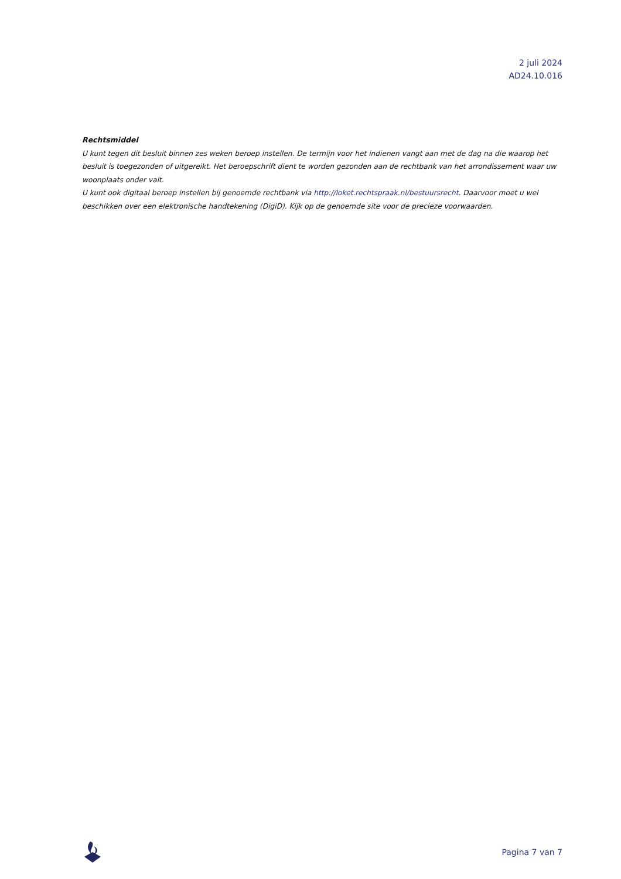2 juli 2024
AD24.10.016
Rechtsmiddel
U kunt tegen dit besluit binnen zes weken beroep instellen. De termijn voor het indienen vangt aan met de dag na die waarop het besluit is toegezonden of uitgereikt. Het beroepschrift dient te worden gezonden aan de rechtbank van het arrondissement waar uw woonplaats onder valt.
U kunt ook digitaal beroep instellen bij genoemde rechtbank via http://loket.rechtspraak.nl/bestuursrecht. Daarvoor moet u wel beschikken over een elektronische handtekening (DigiD). Kijk op de genoemde site voor de precieze voorwaarden.
Pagina 7 van 7